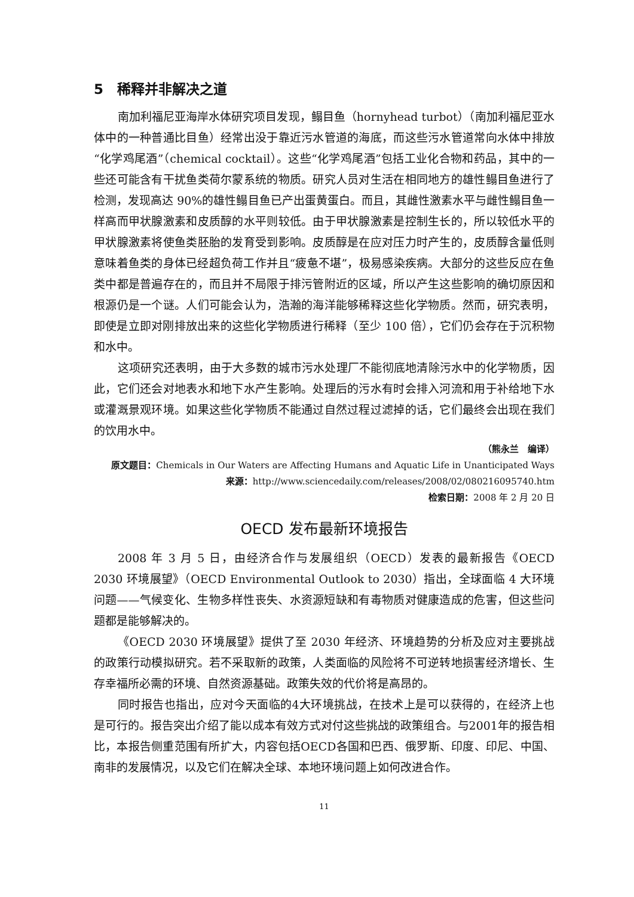5　稀释并非解决之道
南加利福尼亚海岸水体研究项目发现，鳎目鱼（hornyhead turbot）（南加利福尼亚水体中的一种普通比目鱼）经常出没于靠近污水管道的海底，而这些污水管道常向水体中排放“化学鸡尾酒”（chemical cocktail）。这些“化学鸡尾酒”包括工业化合物和药品，其中的一些还可能含有干扰鱼类荷尔蒙系统的物质。研究人员对生活在相同地方的雄性鳎目鱼进行了检测，发现高达 90%的雄性鳎目鱼已产出蛋黄蛋白。而且，其雌性激素水平与雌性鳎目鱼一样高而甲状腺激素和皮质醇的水平则较低。由于甲状腺激素是控制生长的，所以较低水平的甲状腺激素将使鱼类胚胎的发育受到影响。皮质醇是在应对压力时产生的，皮质醇含量低则意味着鱼类的身体已经超负荷工作并且“疲惫不堪”，极易感染疾病。大部分的这些反应在鱼类中都是普遍存在的，而且并不局限于排污管附近的区域，所以产生这些影响的确切原因和根源仍是一个谜。人们可能会认为，浩瀚的海洋能够稀释这些化学物质。然而，研究表明，即使是立即对刚排放出来的这些化学物质进行稀释（至少 100 倍），它们仍会存在于沉积物和水中。
这项研究还表明，由于大多数的城市污水处理厂不能彻底地清除污水中的化学物质，因此，它们还会对地表水和地下水产生影响。处理后的污水有时会排入河流和用于补给地下水或灌溉景观环境。如果这些化学物质不能通过自然过程过滤掉的话，它们最终会出现在我们的饮用水中。
（熊永兰　编译）
原文题目：Chemicals in Our Waters are Affecting Humans and Aquatic Life in Unanticipated Ways
来源：http://www.sciencedaily.com/releases/2008/02/080216095740.htm
检索日期：2008 年 2 月 20 日
OECD 发布最新环境报告
2008 年 3 月 5 日，由经济合作与发展组织（OECD）发表的最新报告《OECD 2030 环境展望》（OECD Environmental Outlook to 2030）指出，全球面临 4 大环境问题——气候变化、生物多样性丧失、水资源短缺和有毒物质对健康造成的危害，但这些问题都是能够解决的。
《OECD 2030 环境展望》提供了至 2030 年经济、环境趋势的分析及应对主要挑战的政策行动模拟研究。若不采取新的政策，人类面临的风险将不可逆转地损害经济增长、生存幸福所必需的环境、自然资源基础。政策失效的代价将是高昂的。
同时报告也指出，应对今天面临的4大环境挑战，在技术上是可以获得的，在经济上也是可行的。报告突出介绍了能以成本有效方式对付这些挑战的政策组合。与2001年的报告相比，本报告侧重范围有所扩大，内容包括OECD各国和巴西、俄罗斯、印度、印尼、中国、南非的发展情况，以及它们在解决全球、本地环境问题上如何改进合作。
11